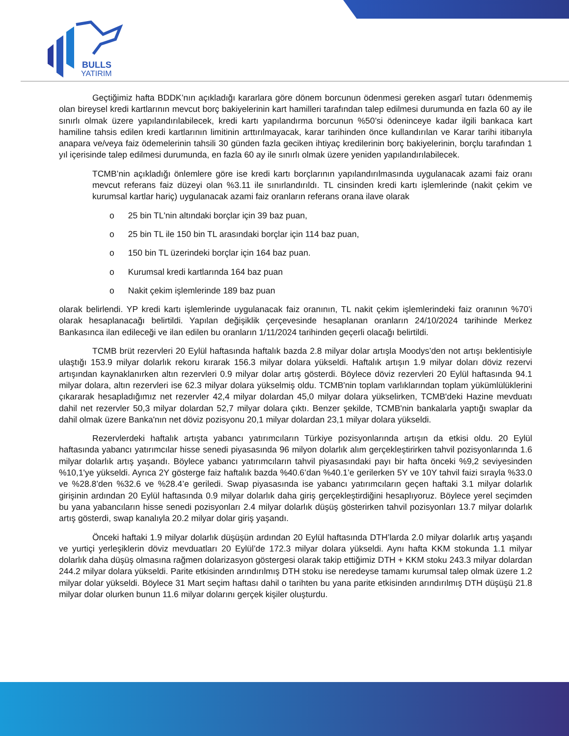BULLS
YATIRIM
Geçtiğimiz hafta BDDK’nın açıkladığı kararlara göre dönem borcunun ödenmesi gereken asgarî tutarı ödenmemiş olan bireysel kredi kartlarının mevcut borç bakiyelerinin kart hamilleri tarafından talep edilmesi durumunda en fazla 60 ay ile sınırlı olmak üzere yapılandırılabilecek, kredi kartı yapılandırma borcunun %50’si ödeninceye kadar ilgili bankaca kart hamiline tahsis edilen kredi kartlarının limitinin arttırılmayacak, karar tarihinden önce kullandırılan ve Karar tarihi itibarıyla anapara ve/veya faiz ödemelerinin tahsili 30 günden fazla geciken ihtiyaç kredilerinin borç bakiyelerinin, borçlu tarafından 1 yıl içerisinde talep edilmesi durumunda, en fazla 60 ay ile sınırlı olmak üzere yeniden yapılandırılabilecek.
TCMB’nin açıkladığı önlemlere göre ise kredi kartı borçlarının yapılandırılmasında uygulanacak azami faiz oranı mevcut referans faiz düzeyi olan %3.11 ile sınırlandırıldı. TL cinsinden kredi kartı işlemlerinde (nakit çekim ve kurumsal kartlar hariç) uygulanacak azami faiz oranların referans orana ilave olarak
o 25 bin TL'nin altındaki borçlar için 39 baz puan,
o 25 bin TL ile 150 bin TL arasındaki borçlar için 114 baz puan,
o 150 bin TL üzerindeki borçlar için 164 baz puan.
o Kurumsal kredi kartlarında 164 baz puan
o Nakit çekim işlemlerinde 189 baz puan
olarak belirlendi. YP kredi kartı işlemlerinde uygulanacak faiz oranının, TL nakit çekim işlemlerindeki faiz oranının %70’i olarak hesaplanacağı belirtildi. Yapılan değişiklik çerçevesinde hesaplanan oranların 24/10/2024 tarihinde Merkez Bankasınca ilan edileceği ve ilan edilen bu oranların 1/11/2024 tarihinden geçerli olacağı belirtildi.
TCMB brüt rezervleri 20 Eylül haftasında haftalık bazda 2.8 milyar dolar artışla Moodys’den not artışı beklentisiyle ulaştığı 153.9 milyar dolarlık rekoru kırarak 156.3 milyar dolara yükseldi. Haftalık artışın 1.9 milyar doları döviz rezervi artışından kaynaklanırken altın rezervleri 0.9 milyar dolar artış gösterdi. Böylece döviz rezervleri 20 Eylül haftasında 94.1 milyar dolara, altın rezervleri ise 62.3 milyar dolara yükselmiş oldu. TCMB'nin toplam varlıklarından toplam yükümlülüklerini çıkararak hesapladığımız net rezervler 42,4 milyar dolardan 45,0 milyar dolara yükselirken, TCMB'deki Hazine mevduatı dahil net rezervler 50,3 milyar dolardan 52,7 milyar dolara çıktı. Benzer şekilde, TCMB'nin bankalarla yaptığı swaplar da dahil olmak üzere Banka'nın net döviz pozisyonu 20,1 milyar dolardan 23,1 milyar dolara yükseldi.
Rezervlerdeki haftalık artışta yabancı yatırımcıların Türkiye pozisyonlarında artışın da etkisi oldu. 20 Eylül haftasında yabancı yatırımcılar hisse senedi piyasasında 96 milyon dolarlık alım gerçekleştirirken tahvil pozisyonlarında 1.6 milyar dolarlık artış yaşandı. Böylece yabancı yatırımcıların tahvil piyasasındaki payı bir hafta önceki %9,2 seviyesinden %10,1'ye yükseldi. Ayrıca 2Y gösterge faiz haftalık bazda %40.6’dan %40.1’e gerilerken 5Y ve 10Y tahvil faizi sırayla %33.0 ve %28.8’den %32.6 ve %28.4’e geriledi. Swap piyasasında ise yabancı yatırımcıların geçen haftaki 3.1 milyar dolarlık girişinin ardından 20 Eylül haftasında 0.9 milyar dolarlık daha giriş gerçekleştirdiğini hesaplıyoruz. Böylece yerel seçimden bu yana yabancıların hisse senedi pozisyonları 2.4 milyar dolarlık düşüş gösterirken tahvil pozisyonları 13.7 milyar dolarlık artış gösterdi, swap kanalıyla 20.2 milyar dolar giriş yaşandı.
Önceki haftaki 1.9 milyar dolarlık düşüşün ardından 20 Eylül haftasında DTH’larda 2.0 milyar dolarlık artış yaşandı ve yurtiçi yerleşiklerin döviz mevduatları 20 Eylül’de 172.3 milyar dolara yükseldi. Aynı hafta KKM stokunda 1.1 milyar dolarlık daha düşüş olmasına rağmen dolarizasyon göstergesi olarak takip ettiğimiz DTH + KKM stoku 243.3 milyar dolardan 244.2 milyar dolara yükseldi. Parite etkisinden arındırılmış DTH stoku ise neredeyse tamamı kurumsal talep olmak üzere 1.2 milyar dolar yükseldi. Böylece 31 Mart seçim haftası dahil o tarihten bu yana parite etkisinden arındırılmış DTH düşüşü 21.8 milyar dolar olurken bunun 11.6 milyar dolarını gerçek kişiler oluşturdu.